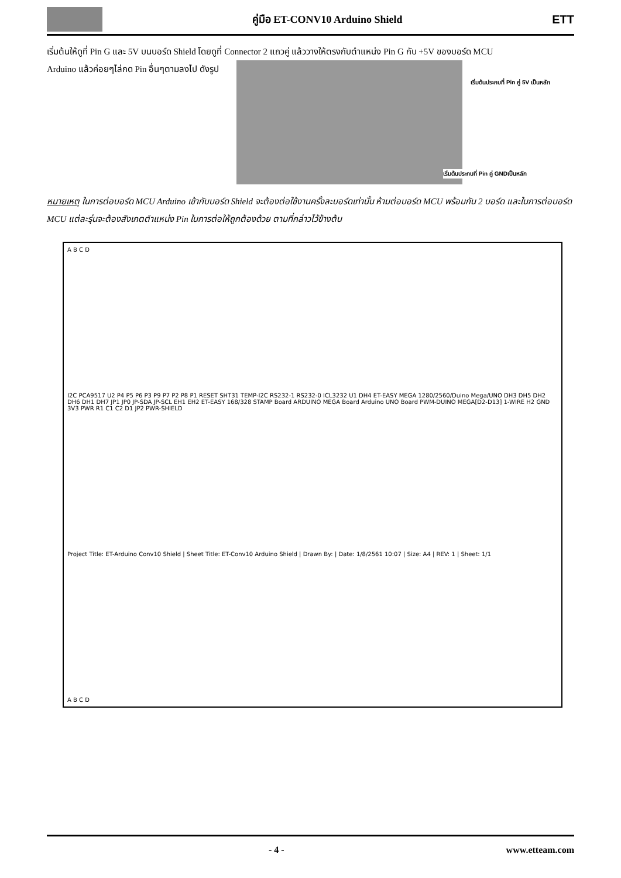คู่มือ ET-CONV10 Arduino Shield
ETT
เริ่มต้นให้ดูที่ Pin G และ 5V บนบอร์ด Shield โดยดูที่ Connector 2 แถวคู่ แล้ววางให้ตรงกับตำแหน่ง Pin G กับ +5V ของบอร์ด MCU
Arduino แล้วค่อยๆไล่กด Pin อื่นๆตามลงไป ดังรูป
เริ่มต้นประกบที่ Pin คู่ 5V เป็นหลัก
เริ่มต้นประกบที่ Pin คู่ GNDเป็นหลัก
หมายเหตุ ในการต่อบอร์ด MCU Arduino เข้ากับบอร์ด Shield จะต้องต่อใช้งานครั้งละบอร์ดเท่านั้น ห้ามต่อบอร์ด MCU พร้อมกัน 2 บอร์ด และในการต่อบอร์ด MCU แต่ละรุ่นจะต้องสังเกตตำแหน่ง Pin ในการต่อให้ถูกต้องด้วย ตามที่กล่าวไว้ข้างต้น
A B C D
I2C PCA9517 U2 P4 P5 P6 P3 P9 P7 P2 P8 P1 RESET SHT31 TEMP-I2C RS232-1 RS232-0 ICL3232 U1 DH4 ET-EASY MEGA 1280/2560/Duino Mega/UNO DH3 DH5 DH2 DH6 DH1 DH7 JP1 JP0 JP-SDA JP-SCL EH1 EH2 ET-EASY 168/328 STAMP Board ARDUINO MEGA Board Arduino UNO Board PWM-DUINO MEGA[D2-D13] 1-WIRE H2 GND 3V3 PWR R1 C1 C2 D1 JP2 PWR-SHIELD
Project Title: ET-Arduino Conv10 Shield | Sheet Title: ET-Conv10 Arduino Shield | Drawn By: | Date: 1/8/2561 10:07 | Size: A4 | REV: 1 | Sheet: 1/1
A B C D
- 4 - www.etteam.com